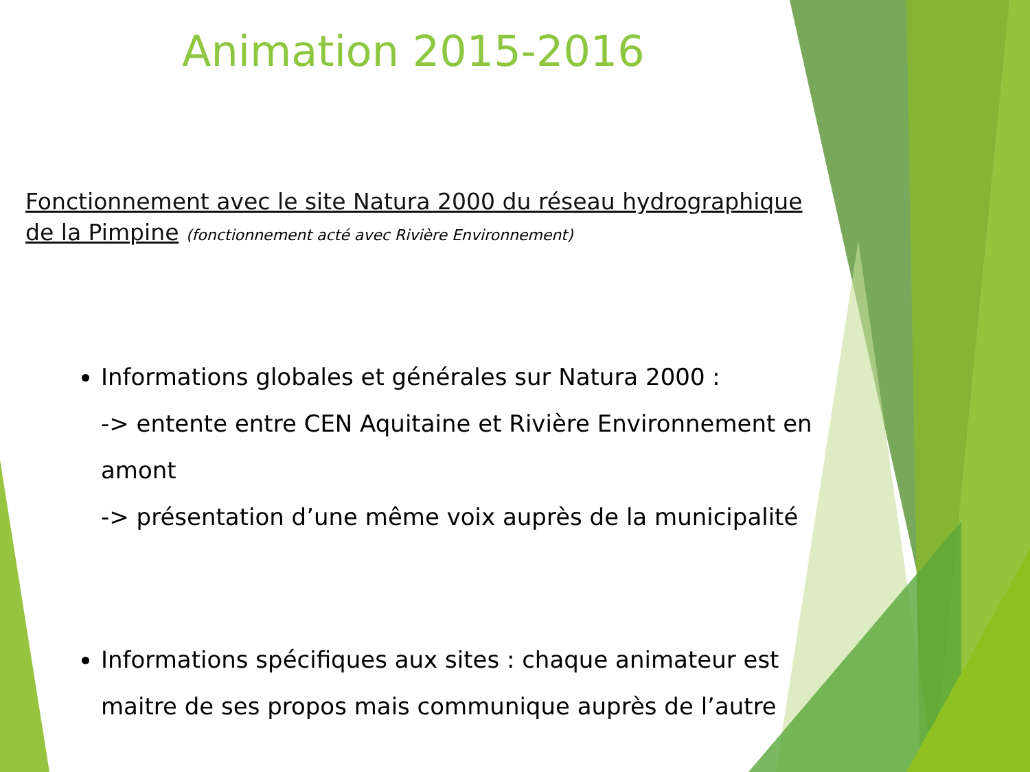Animation 2015-2016
Fonctionnement avec le site Natura 2000 du réseau hydrographique de la Pimpine (fonctionnement acté avec Rivière Environnement)
Informations globales et générales sur Natura 2000 :
-> entente entre CEN Aquitaine et Rivière Environnement en amont
-> présentation d’une même voix auprès de la municipalité
Informations spécifiques aux sites : chaque animateur est maitre de ses propos mais communique auprès de l’autre